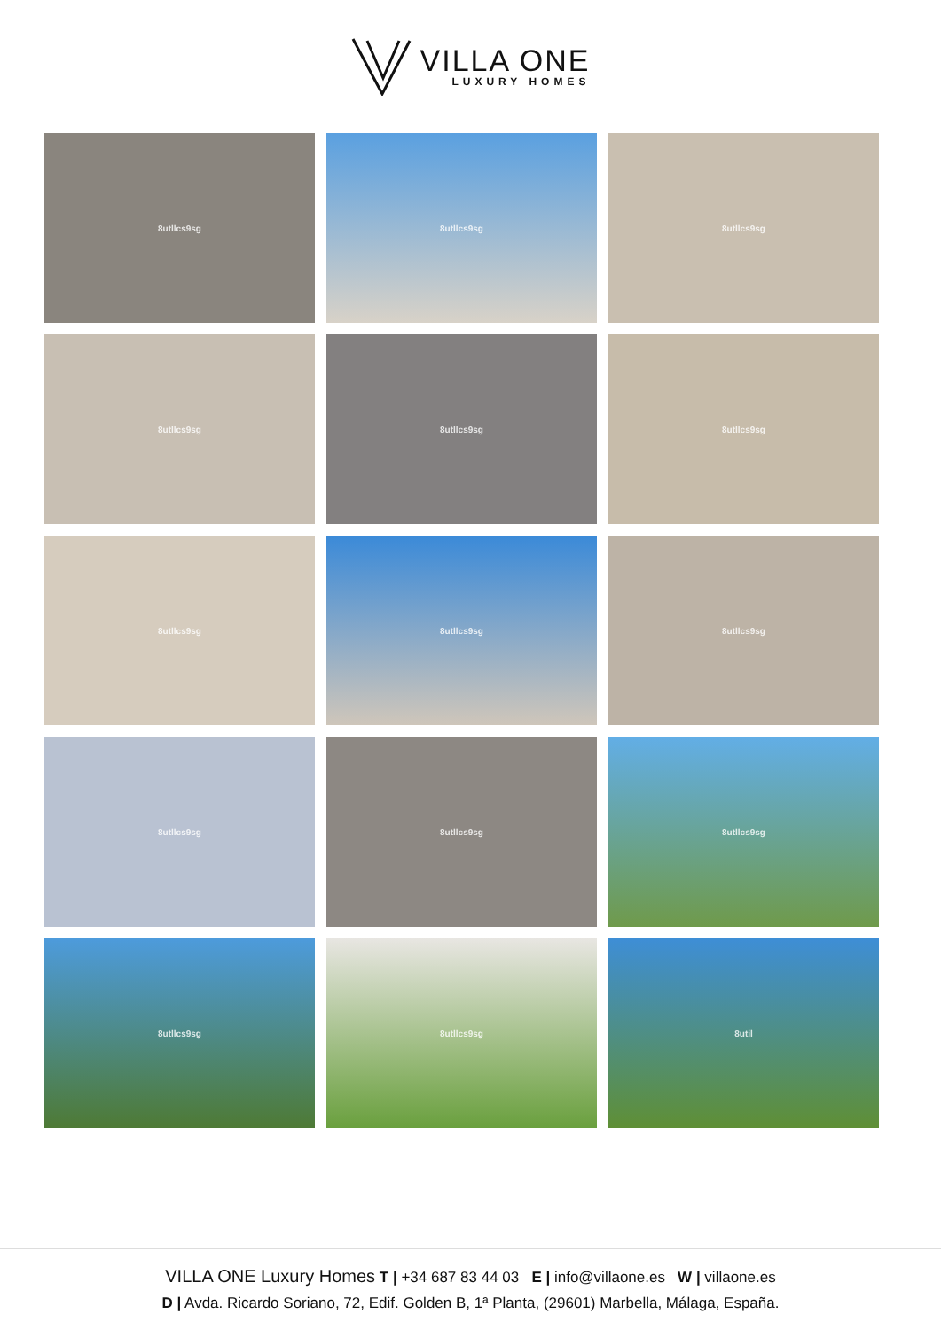VILLA ONE
LUXURY HOMES
8utllcs9sg
8utllcs9sg
8utllcs9sg
8utllcs9sg
8utllcs9sg
8utllcs9sg
8utllcs9sg
8utllcs9sg
8utllcs9sg
8utllcs9sg
8utllcs9sg
8utllcs9sg
8utllcs9sg
8utllcs9sg
8util
VILLA ONE Luxury Homes T | +34 687 83 44 03 E | info@villaone.es W | villaone.es
D | Avda. Ricardo Soriano, 72, Edif. Golden B, 1ª Planta, (29601) Marbella, Málaga, España.